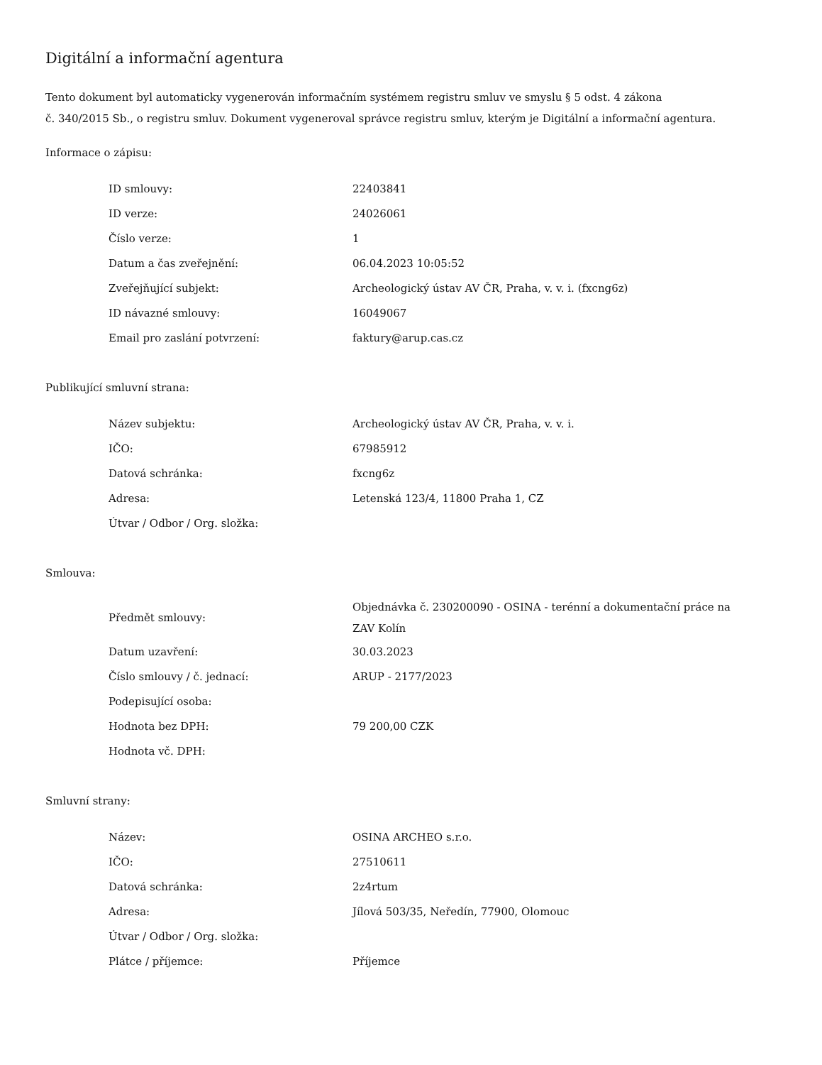Digitální a informační agentura
Tento dokument byl automaticky vygenerován informačním systémem registru smluv ve smyslu § 5 odst. 4 zákona
č. 340/2015 Sb., o registru smluv. Dokument vygeneroval správce registru smluv, kterým je Digitální a informační agentura.
Informace o zápisu:
| ID smlouvy: | 22403841 |
| ID verze: | 24026061 |
| Číslo verze: | 1 |
| Datum a čas zveřejnění: | 06.04.2023 10:05:52 |
| Zveřejňující subjekt: | Archeologický ústav AV ČR, Praha, v. v. i. (fxcng6z) |
| ID návazné smlouvy: | 16049067 |
| Email pro zaslání potvrzení: | faktury@arup.cas.cz |
Publikující smluvní strana:
| Název subjektu: | Archeologický ústav AV ČR, Praha, v. v. i. |
| IČO: | 67985912 |
| Datová schránka: | fxcng6z |
| Adresa: | Letenská 123/4, 11800 Praha 1, CZ |
| Útvar / Odbor / Org. složka: | |
Smlouva:
| Předmět smlouvy: | Objednávka č. 230200090 - OSINA - terénní a dokumentační práce na ZAV Kolín |
| Datum uzavření: | 30.03.2023 |
| Číslo smlouvy / č. jednací: | ARUP - 2177/2023 |
| Podepisující osoba: | |
| Hodnota bez DPH: | 79 200,00 CZK |
| Hodnota vč. DPH: | |
Smluvní strany:
| Název: | OSINA ARCHEO s.r.o. |
| IČO: | 27510611 |
| Datová schránka: | 2z4rtum |
| Adresa: | Jílová 503/35, Neředín, 77900, Olomouc |
| Útvar / Odbor / Org. složka: | |
| Plátce / příjemce: | Příjemce |